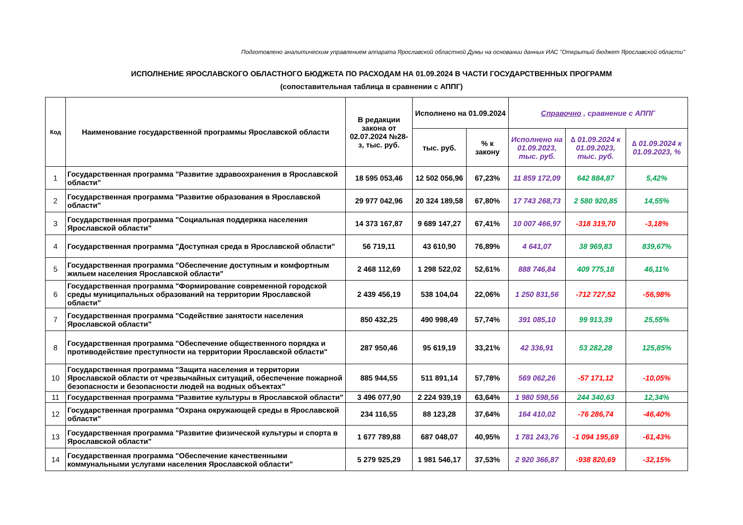Подготовлено аналитическим управлением аппарата Ярославской областной Думы на основании данных ИАС "Открытый бюджет Ярославской области"
ИСПОЛНЕНИЕ ЯРОСЛАВСКОГО ОБЛАСТНОГО БЮДЖЕТА ПО РАСХОДАМ НА 01.09.2024 В ЧАСТИ ГОСУДАРСТВЕННЫХ ПРОГРАММ
(сопоставительная таблица в сравнении с АППГ)
| Код | Наименование государственной программы Ярославской области | В редакции закона от 02.07.2024 №28-з, тыс. руб. | Исполнено на 01.09.2024 | | Справочно , сравнение с АППГ | | |
| --- | --- | --- | --- | --- | --- | --- | --- |
| | | | тыс. руб. | % к закону | Исполнено на 01.09.2023, тыс. руб. | ∆ 01.09.2024 к 01.09.2023, тыс. руб. | ∆ 01.09.2024 к 01.09.2023, % |
| 1 | Государственная программа "Развитие здравоохранения в Ярославской области" | 18 595 053,46 | 12 502 056,96 | 67,23% | 11 859 172,09 | 642 884,87 | 5,42% |
| 2 | Государственная программа "Развитие образования в Ярославской области" | 29 977 042,96 | 20 324 189,58 | 67,80% | 17 743 268,73 | 2 580 920,85 | 14,55% |
| 3 | Государственная программа "Социальная поддержка населения Ярославской области" | 14 373 167,87 | 9 689 147,27 | 67,41% | 10 007 466,97 | -318 319,70 | -3,18% |
| 4 | Государственная программа "Доступная среда в Ярославской области" | 56 719,11 | 43 610,90 | 76,89% | 4 641,07 | 38 969,83 | 839,67% |
| 5 | Государственная программа "Обеспечение доступным и комфортным жильем населения Ярославской области" | 2 468 112,69 | 1 298 522,02 | 52,61% | 888 746,84 | 409 775,18 | 46,11% |
| 6 | Государственная программа "Формирование современной городской среды муниципальных образований на территории Ярославской области" | 2 439 456,19 | 538 104,04 | 22,06% | 1 250 831,56 | -712 727,52 | -56,98% |
| 7 | Государственная программа "Содействие занятости населения Ярославской области" | 850 432,25 | 490 998,49 | 57,74% | 391 085,10 | 99 913,39 | 25,55% |
| 8 | Государственная программа "Обеспечение общественного порядка и противодействие преступности на территории Ярославской области" | 287 950,46 | 95 619,19 | 33,21% | 42 336,91 | 53 282,28 | 125,85% |
| 10 | Государственная программа "Защита населения и территории Ярославской области от чрезвычайных ситуаций, обеспечение пожарной безопасности и безопасности людей на водных объектах" | 885 944,55 | 511 891,14 | 57,78% | 569 062,26 | -57 171,12 | -10,05% |
| 11 | Государственная программа "Развитие культуры в Ярославской области" | 3 496 077,90 | 2 224 939,19 | 63,64% | 1 980 598,56 | 244 340,63 | 12,34% |
| 12 | Государственная программа "Охрана окружающей среды в Ярославской области" | 234 116,55 | 88 123,28 | 37,64% | 164 410,02 | -76 286,74 | -46,40% |
| 13 | Государственная программа "Развитие физической культуры и спорта в Ярославской области" | 1 677 789,88 | 687 048,07 | 40,95% | 1 781 243,76 | -1 094 195,69 | -61,43% |
| 14 | Государственная программа "Обеспечение качественными коммунальными услугами населения Ярославской области" | 5 279 925,29 | 1 981 546,17 | 37,53% | 2 920 366,87 | -938 820,69 | -32,15% |